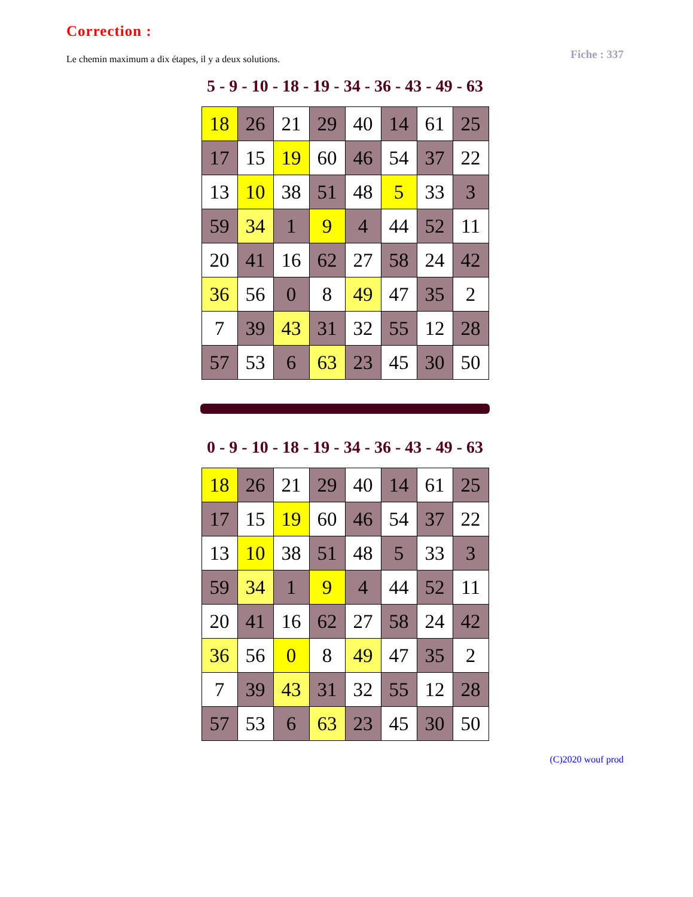Correction :
Le chemin maximum a dix étapes, il y a deux solutions. Fiche : 337
5 - 9 - 10 - 18 - 19 - 34 - 36 - 43 - 49 - 63
| 18 | 26 | 21 | 29 | 40 | 14 | 61 | 25 |
| 17 | 15 | 19 | 60 | 46 | 54 | 37 | 22 |
| 13 | 10 | 38 | 51 | 48 | 5 | 33 | 3 |
| 59 | 34 | 1 | 9 | 4 | 44 | 52 | 11 |
| 20 | 41 | 16 | 62 | 27 | 58 | 24 | 42 |
| 36 | 56 | 0 | 8 | 49 | 47 | 35 | 2 |
| 7 | 39 | 43 | 31 | 32 | 55 | 12 | 28 |
| 57 | 53 | 6 | 63 | 23 | 45 | 30 | 50 |
0 - 9 - 10 - 18 - 19 - 34 - 36 - 43 - 49 - 63
| 18 | 26 | 21 | 29 | 40 | 14 | 61 | 25 |
| 17 | 15 | 19 | 60 | 46 | 54 | 37 | 22 |
| 13 | 10 | 38 | 51 | 48 | 5 | 33 | 3 |
| 59 | 34 | 1 | 9 | 4 | 44 | 52 | 11 |
| 20 | 41 | 16 | 62 | 27 | 58 | 24 | 42 |
| 36 | 56 | 0 | 8 | 49 | 47 | 35 | 2 |
| 7 | 39 | 43 | 31 | 32 | 55 | 12 | 28 |
| 57 | 53 | 6 | 63 | 23 | 45 | 30 | 50 |
(C)2020 wouf prod